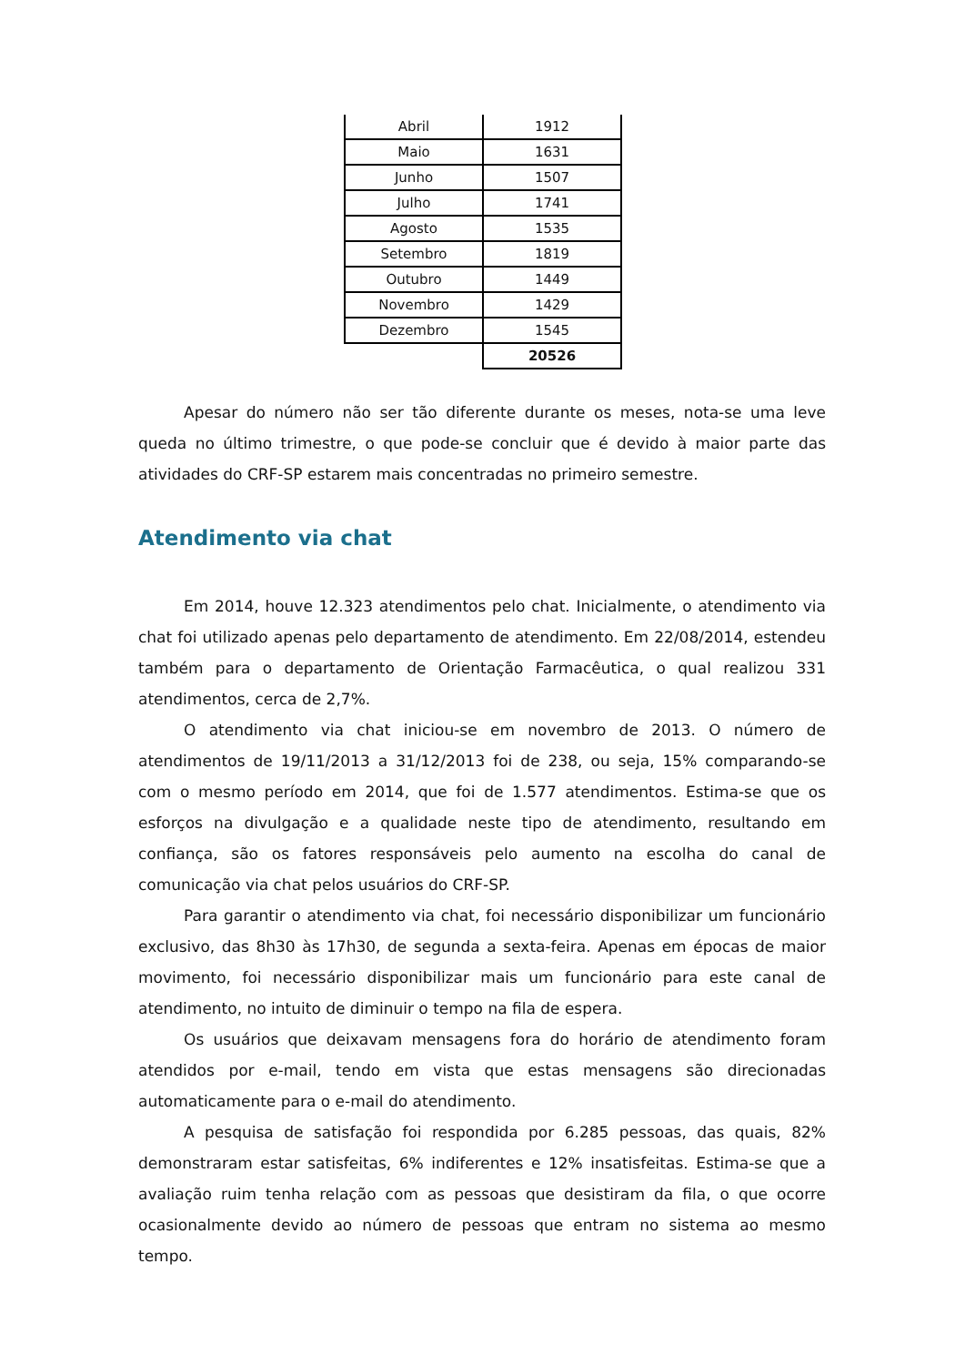| Abril | 1912 |
| Maio | 1631 |
| Junho | 1507 |
| Julho | 1741 |
| Agosto | 1535 |
| Setembro | 1819 |
| Outubro | 1449 |
| Novembro | 1429 |
| Dezembro | 1545 |
| | 20526 |
Apesar do número não ser tão diferente durante os meses, nota-se uma leve queda no último trimestre, o que pode-se concluir que é devido à maior parte das atividades do CRF-SP estarem mais concentradas no primeiro semestre.
Atendimento via chat
Em 2014, houve 12.323 atendimentos pelo chat. Inicialmente, o atendimento via chat foi utilizado apenas pelo departamento de atendimento. Em 22/08/2014, estendeu também para o departamento de Orientação Farmacêutica, o qual realizou 331 atendimentos, cerca de 2,7%.
O atendimento via chat iniciou-se em novembro de 2013. O número de atendimentos de 19/11/2013 a 31/12/2013 foi de 238, ou seja, 15% comparando-se com o mesmo período em 2014, que foi de 1.577 atendimentos. Estima-se que os esforços na divulgação e a qualidade neste tipo de atendimento, resultando em confiança, são os fatores responsáveis pelo aumento na escolha do canal de comunicação via chat pelos usuários do CRF-SP.
Para garantir o atendimento via chat, foi necessário disponibilizar um funcionário exclusivo, das 8h30 às 17h30, de segunda a sexta-feira. Apenas em épocas de maior movimento, foi necessário disponibilizar mais um funcionário para este canal de atendimento, no intuito de diminuir o tempo na fila de espera.
Os usuários que deixavam mensagens fora do horário de atendimento foram atendidos por e-mail, tendo em vista que estas mensagens são direcionadas automaticamente para o e-mail do atendimento.
A pesquisa de satisfação foi respondida por 6.285 pessoas, das quais, 82% demonstraram estar satisfeitas, 6% indiferentes e 12% insatisfeitas. Estima-se que a avaliação ruim tenha relação com as pessoas que desistiram da fila, o que ocorre ocasionalmente devido ao número de pessoas que entram no sistema ao mesmo tempo.